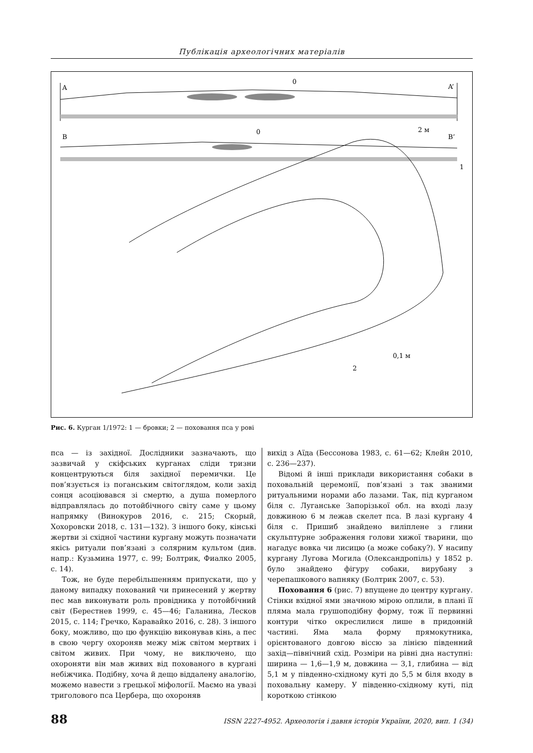Публікація археологічних матеріалів
A
A’
0
B
B’
0
2 м
1
.
0,1 м
2
Рис. 6. Курган 1/1972: 1 — бровки; 2 — поховання пса у рові
пса — із західної. Дослідники зазначають, що зазвичай у скіфських курганах сліди тризни концентруються біля західної перемички. Це пов’язується із поганським світоглядом, коли захід сонця асоціювався зі смертю, а душа померлого відправлялась до потойбічного світу саме у цьому напрямку (Винокуров 2016, с. 215; Скорый, Хохоровски 2018, с. 131—132). З іншого боку, кінські жертви зі східної частини кургану можуть позначати якісь ритуали пов’язані з солярним культом (див. напр.: Кузьмина 1977, с. 99; Болтрик, Фиалко 2005, с. 14).
Тож, не буде перебільшенням припускати, що у даному випадку похований чи принесений у жертву пес мав виконувати роль провідника у потойбічний світ (Берестнев 1999, с. 45—46; Галанина, Лесков 2015, с. 114; Гречко, Каравайко 2016, с. 28). З іншого боку, можливо, що цю функцію виконував кінь, а пес в свою чергу охороняв межу між світом мертвих і світом живих. При чому, не виключено, що охороняти він мав живих від похованого в кургані небіжчика. Подібну, хоча й дещо віддалену аналогію, можемо навести з грецької міфології. Маємо на увазі триголового пса Цербера, що охороняв
вихід з Аїда (Бессонова 1983, с. 61—62; Клейн 2010, с. 236—237).
Відомі й інші приклади використання собаки в поховальній церемонії, пов’язані з так званими ритуальними норами або лазами. Так, під курганом біля с. Луганське Запорізької обл. на вході лазу довжиною 6 м лежав скелет пса. В лазі кургану 4 біля с. Пришиб знайдено виліплене з глини скульптурне зображення голови хижої тварини, що нагадує вовка чи лисицю (а може собаку?). У насипу кургану Лугова Могила (Олександропіль) у 1852 р. було знайдено фігуру собаки, вирубану з черепашкового вапняку (Болтрик 2007, с. 53).
Поховання 6 (рис. 7) впущене до центру кургану. Стінки вхідної ями значною мірою оплили, в плані її пляма мала грушоподібну форму, тож її первинні контури чітко окреслилися лише в придонній частині. Яма мала форму прямокутника, орієнтованого довгою віссю за лінією південний захід—північний схід. Розміри на рівні дна наступні: ширина — 1,6—1,9 м, довжина — 3,1, глибина — від 5,1 м у південно-східному куті до 5,5 м біля входу в поховальну камеру. У південно-східному куті, під короткою стінкою
88 ISSN 2227-4952. Археологія і давня історія України, 2020, вип. 1 (34)